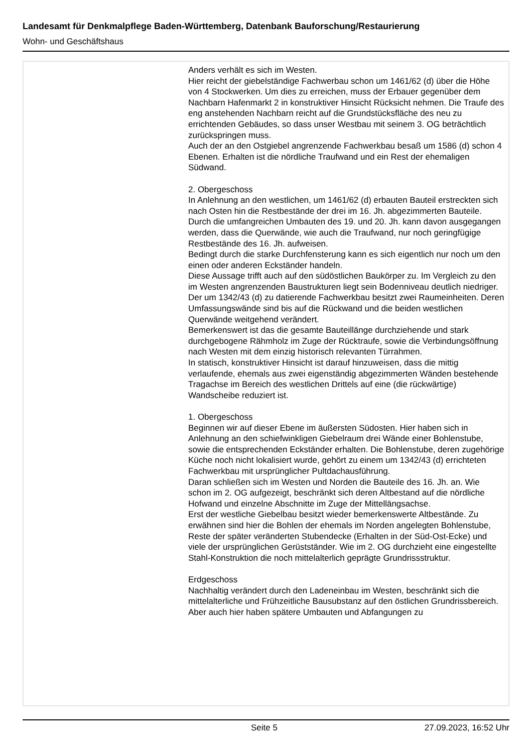Landesamt für Denkmalpflege Baden-Württemberg, Datenbank Bauforschung/Restaurierung
Wohn- und Geschäftshaus
Anders verhält es sich im Westen.
Hier reicht der giebelständige Fachwerbau schon um 1461/62 (d) über die Höhe von 4 Stockwerken. Um dies zu erreichen, muss der Erbauer gegenüber dem Nachbarn Hafenmarkt 2 in konstruktiver Hinsicht Rücksicht nehmen. Die Traufe des eng anstehenden Nachbarn reicht auf die Grundstücksfläche des neu zu errichtenden Gebäudes, so dass unser Westbau mit seinem 3. OG beträchtlich zurückspringen muss.
Auch der an den Ostgiebel angrenzende Fachwerkbau besaß um 1586 (d) schon 4 Ebenen. Erhalten ist die nördliche Traufwand und ein Rest der ehemaligen Südwand.
2. Obergeschoss
In Anlehnung an den westlichen, um 1461/62 (d) erbauten Bauteil erstreckten sich nach Osten hin die Restbestände der drei im 16. Jh. abgezimmerten Bauteile. Durch die umfangreichen Umbauten des 19. und 20. Jh. kann davon ausgegangen werden, dass die Querwände, wie auch die Traufwand, nur noch geringfügige Restbestände des 16. Jh. aufweisen.
Bedingt durch die starke Durchfensterung kann es sich eigentlich nur noch um den einen oder anderen Eckständer handeln.
Diese Aussage trifft auch auf den südöstlichen Baukörper zu. Im Vergleich zu den im Westen angrenzenden Baustrukturen liegt sein Bodenniveau deutlich niedriger.
Der um 1342/43 (d) zu datierende Fachwerkbau besitzt zwei Raumeinheiten. Deren Umfassungswände sind bis auf die Rückwand und die beiden westlichen Querwände weitgehend verändert.
Bemerkenswert ist das die gesamte Bauteillänge durchziehende und stark durchgebogene Rähmholz im Zuge der Rücktraufe, sowie die Verbindungsöffnung nach Westen mit dem einzig historisch relevanten Türrahmen.
In statisch, konstruktiver Hinsicht ist darauf hinzuweisen, dass die mittig verlaufende, ehemals aus zwei eigenständig abgezimmerten Wänden bestehende Tragachse im Bereich des westlichen Drittels auf eine (die rückwärtige) Wandscheibe reduziert ist.
1. Obergeschoss
Beginnen wir auf dieser Ebene im äußersten Südosten. Hier haben sich in Anlehnung an den schiefwinkligen Giebelraum drei Wände einer Bohlenstube, sowie die entsprechenden Eckständer erhalten. Die Bohlenstube, deren zugehörige Küche noch nicht lokalisiert wurde, gehört zu einem um 1342/43 (d) errichteten Fachwerkbau mit ursprünglicher Pultdachausführung.
Daran schließen sich im Westen und Norden die Bauteile des 16. Jh. an. Wie schon im 2. OG aufgezeigt, beschränkt sich deren Altbestand auf die nördliche Hofwand und einzelne Abschnitte im Zuge der Mittellängsachse.
Erst der westliche Giebelbau besitzt wieder bemerkenswerte Altbestände. Zu erwähnen sind hier die Bohlen der ehemals im Norden angelegten Bohlenstube, Reste der später veränderten Stubendecke (Erhalten in der Süd-Ost-Ecke) und viele der ursprünglichen Gerüstständer. Wie im 2. OG durchzieht eine eingestellte Stahl-Konstruktion die noch mittelalterlich geprägte Grundrissstruktur.
Erdgeschoss
Nachhaltig verändert durch den Ladeneinbau im Westen, beschränkt sich die mittelalterliche und Frühzeitliche Bausubstanz auf den östlichen Grundrissbereich.
Aber auch hier haben spätere Umbauten und Abfangungen zu
Seite 5 27.09.2023, 16:52 Uhr